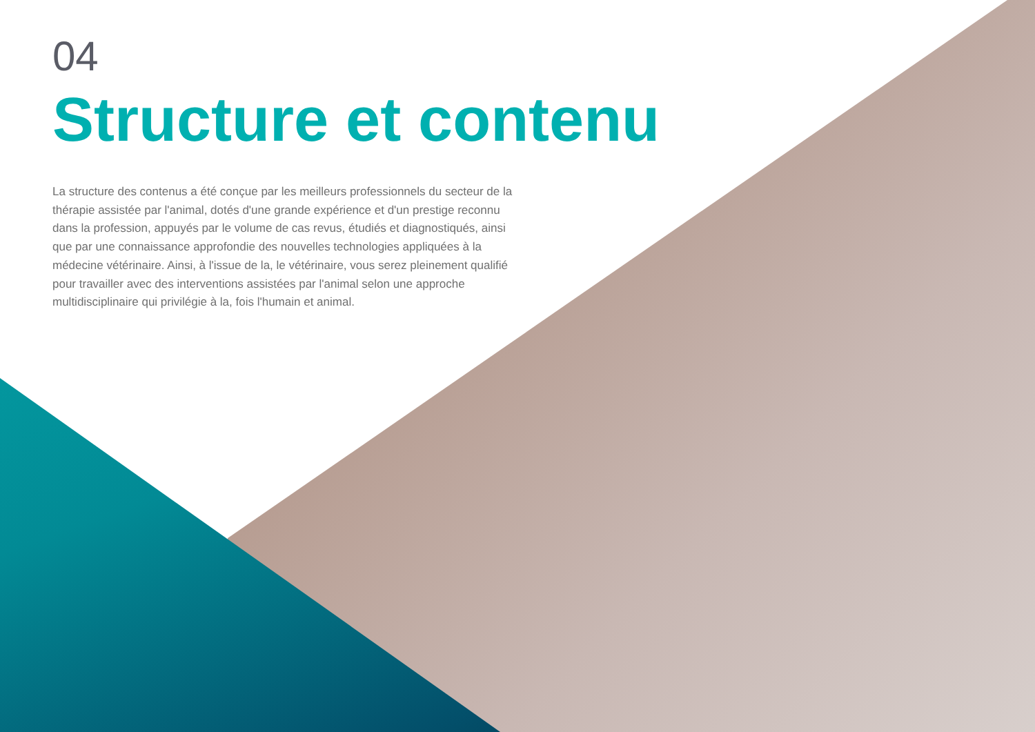04
Structure et contenu
La structure des contenus a été conçue par les meilleurs professionnels du secteur de la thérapie assistée par l'animal, dotés d'une grande expérience et d'un prestige reconnu dans la profession, appuyés par le volume de cas revus, étudiés et diagnostiqués, ainsi que par une connaissance approfondie des nouvelles technologies appliquées à la médecine vétérinaire. Ainsi, à l'issue de la, le vétérinaire, vous serez pleinement qualifié pour travailler avec des interventions assistées par l'animal selon une approche multidisciplinaire qui privilégie à la, fois l'humain et animal.